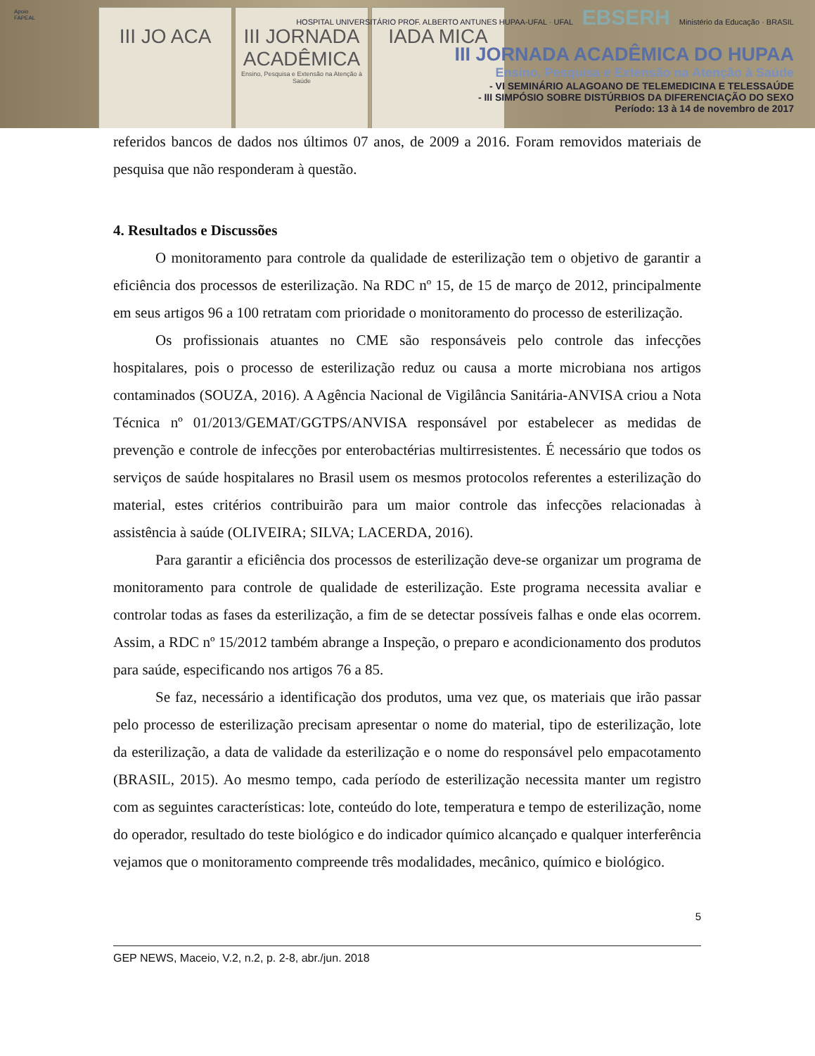Apoio
FAPEAL
III JO ACA III JORNADA ACADÊMICA
Ensino, Pesquisa e Extensão na Atenção à Saúde
IADA MICA
HOSPITAL UNIVERSITÁRIO PROF. ALBERTO ANTUNES HUPAA-UFAL · UFAL EBSERH Ministério da Educação · BRASIL
III JORNADA ACADÊMICA DO HUPAA
Ensino, Pesquisa e Extensão na Atenção à Saúde
- VI SEMINÁRIO ALAGOANO DE TELEMEDICINA E TELESSAÚDE
- III SIMPÓSIO SOBRE DISTÚRBIOS DA DIFERENCIAÇÃO DO SEXO
Período: 13 à 14 de novembro de 2017
referidos bancos de dados nos últimos 07 anos, de 2009 a 2016. Foram removidos materiais de pesquisa que não responderam à questão.
4. Resultados e Discussões
O monitoramento para controle da qualidade de esterilização tem o objetivo de garantir a eficiência dos processos de esterilização. Na RDC nº 15, de 15 de março de 2012, principalmente em seus artigos 96 a 100 retratam com prioridade o monitoramento do processo de esterilização.
Os profissionais atuantes no CME são responsáveis pelo controle das infecções hospitalares, pois o processo de esterilização reduz ou causa a morte microbiana nos artigos contaminados (SOUZA, 2016). A Agência Nacional de Vigilância Sanitária-ANVISA criou a Nota Técnica nº 01/2013/GEMAT/GGTPS/ANVISA responsável por estabelecer as medidas de prevenção e controle de infecções por enterobactérias multirresistentes. É necessário que todos os serviços de saúde hospitalares no Brasil usem os mesmos protocolos referentes a esterilização do material, estes critérios contribuirão para um maior controle das infecções relacionadas à assistência à saúde (OLIVEIRA; SILVA; LACERDA, 2016).
Para garantir a eficiência dos processos de esterilização deve-se organizar um programa de monitoramento para controle de qualidade de esterilização. Este programa necessita avaliar e controlar todas as fases da esterilização, a fim de se detectar possíveis falhas e onde elas ocorrem. Assim, a RDC nº 15/2012 também abrange a Inspeção, o preparo e acondicionamento dos produtos para saúde, especificando nos artigos 76 a 85.
Se faz, necessário a identificação dos produtos, uma vez que, os materiais que irão passar pelo processo de esterilização precisam apresentar o nome do material, tipo de esterilização, lote da esterilização, a data de validade da esterilização e o nome do responsável pelo empacotamento (BRASIL, 2015). Ao mesmo tempo, cada período de esterilização necessita manter um registro com as seguintes características: lote, conteúdo do lote, temperatura e tempo de esterilização, nome do operador, resultado do teste biológico e do indicador químico alcançado e qualquer interferência vejamos que o monitoramento compreende três modalidades, mecânico, químico e biológico.
5
GEP NEWS, Maceio, V.2, n.2, p. 2-8, abr./jun. 2018